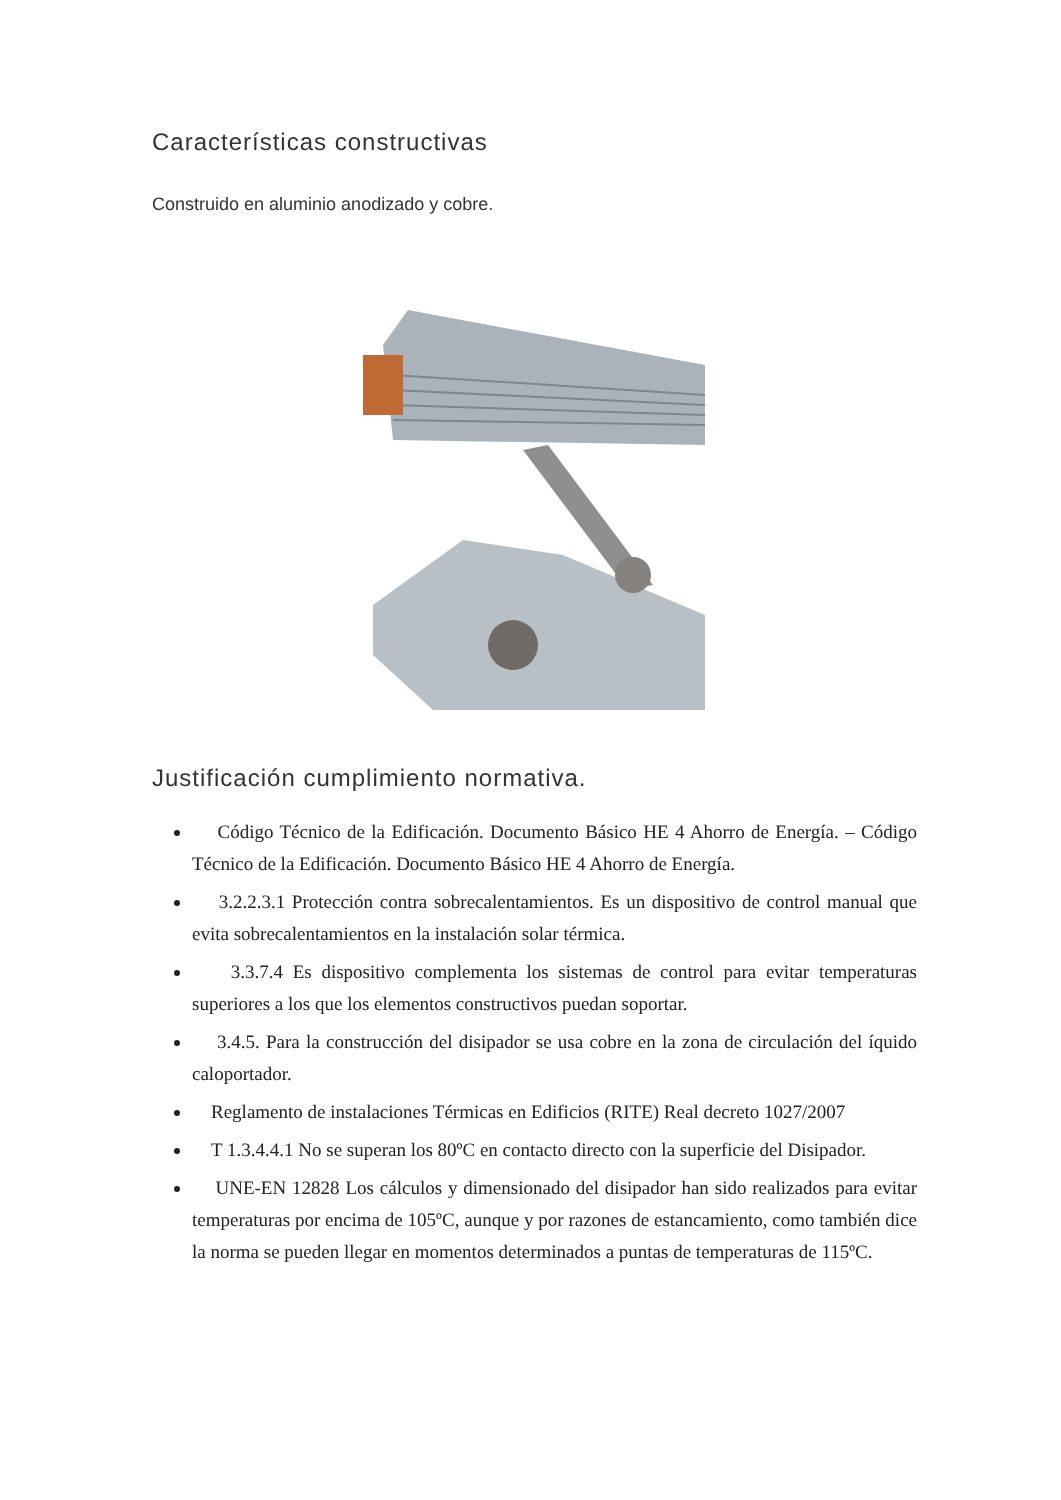Características constructivas
Construido en aluminio anodizado y cobre.
Justificación cumplimiento normativa.
Código Técnico de la Edificación. Documento Básico HE 4 Ahorro de Energía. – Código Técnico de la Edificación. Documento Básico HE 4 Ahorro de Energía.
3.2.2.3.1 Protección contra sobrecalentamientos. Es un dispositivo de control manual que evita sobrecalentamientos en la instalación solar térmica.
3.3.7.4 Es dispositivo complementa los sistemas de control para evitar temperaturas superiores a los que los elementos constructivos puedan soportar.
3.4.5. Para la construcción del disipador se usa cobre en la zona de circulación del íquido caloportador.
Reglamento de instalaciones Térmicas en Edificios (RITE) Real decreto 1027/2007
T 1.3.4.4.1 No se superan los 80ºC en contacto directo con la superficie del Disipador.
UNE-EN 12828 Los cálculos y dimensionado del disipador han sido realizados para evitar temperaturas por encima de 105ºC, aunque y por razones de estancamiento, como también dice la norma se pueden llegar en momentos determinados a puntas de temperaturas de 115ºC.